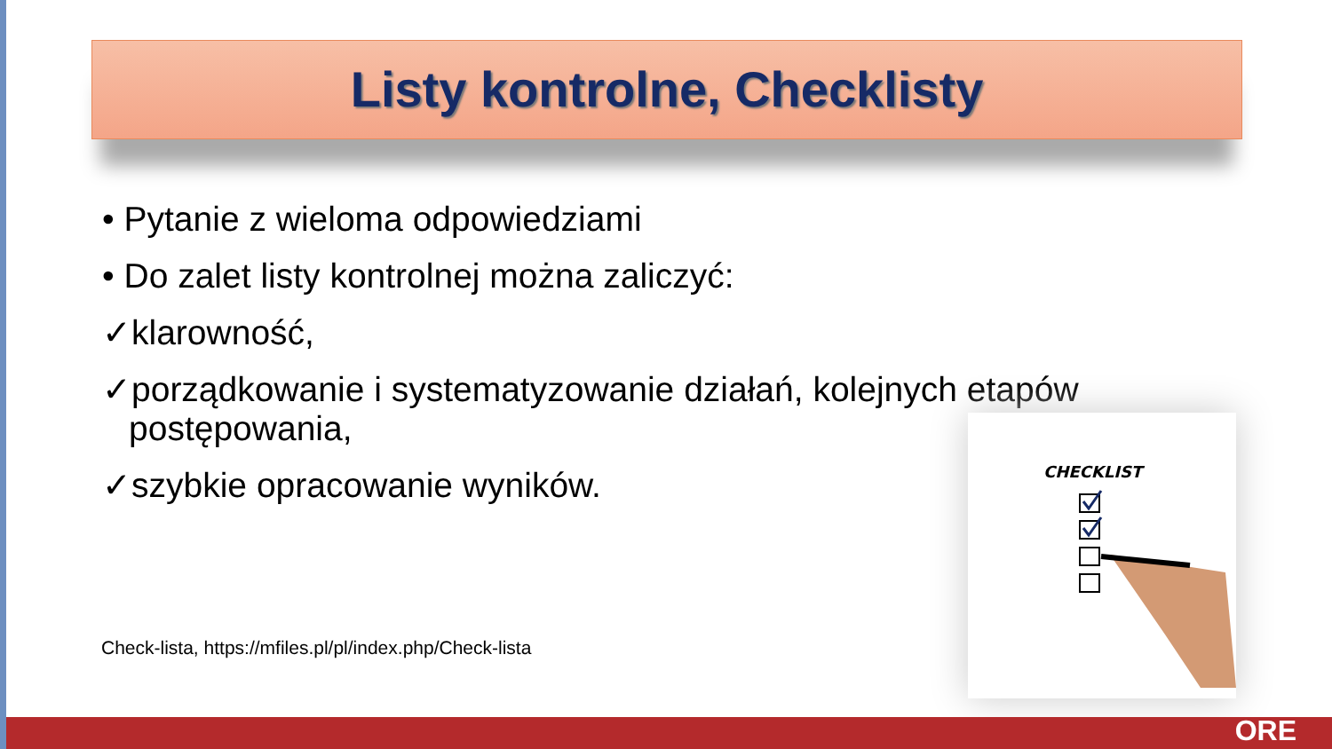Listy kontrolne, Checklisty
• Pytanie z wieloma odpowiedziami
• Do zalet listy kontrolnej można zaliczyć:
✓klarowność,
✓porządkowanie i systematyzowanie działań, kolejnych etapów postępowania,
✓szybkie opracowanie wyników.
Check-lista, https://mfiles.pl/pl/index.php/Check-lista
CHECKLIST
ORE